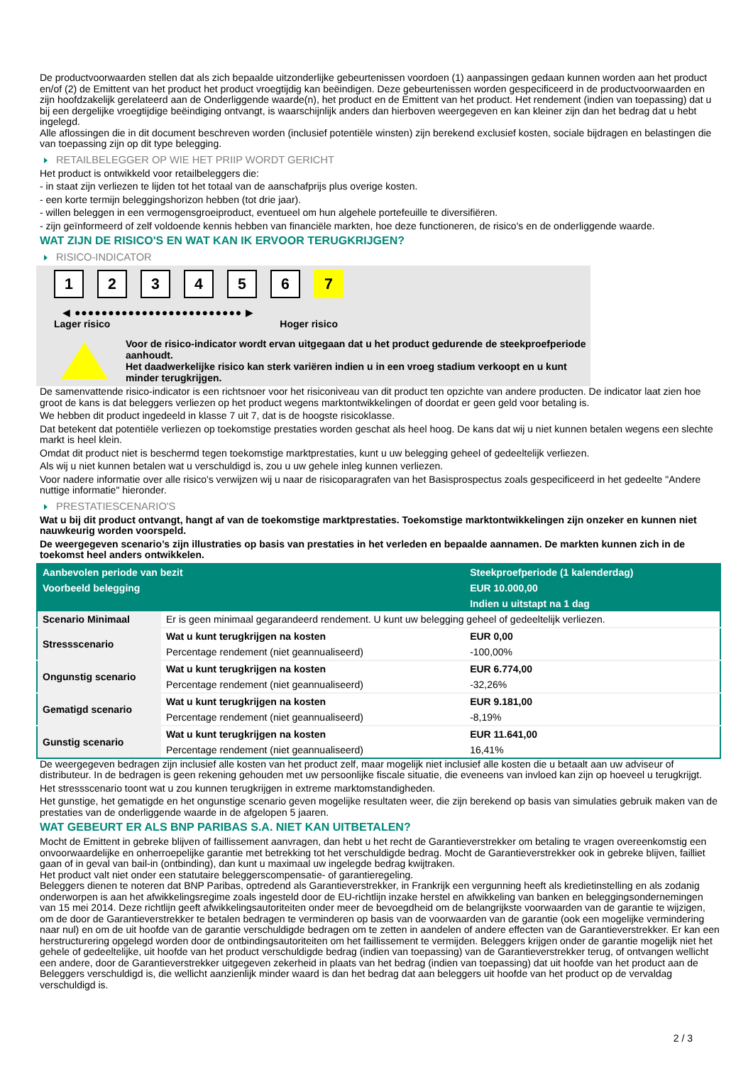De productvoorwaarden stellen dat als zich bepaalde uitzonderlijke gebeurtenissen voordoen (1) aanpassingen gedaan kunnen worden aan het product en/of (2) de Emittent van het product het product vroegtijdig kan beëindigen. Deze gebeurtenissen worden gespecificeerd in de productvoorwaarden en zijn hoofdzakelijk gerelateerd aan de Onderliggende waarde(n), het product en de Emittent van het product. Het rendement (indien van toepassing) dat u bij een dergelijke vroegtijdige beëindiging ontvangt, is waarschijnlijk anders dan hierboven weergegeven en kan kleiner zijn dan het bedrag dat u hebt ingelegd.
Alle aflossingen die in dit document beschreven worden (inclusief potentiële winsten) zijn berekend exclusief kosten, sociale bijdragen en belastingen die van toepassing zijn op dit type belegging.
RETAILBELEGGER OP WIE HET PRIIP WORDT GERICHT
Het product is ontwikkeld voor retailbeleggers die:
- in staat zijn verliezen te lijden tot het totaal van de aanschafprijs plus overige kosten.
- een korte termijn beleggingshorizon hebben (tot drie jaar).
- willen beleggen in een vermogensgroeiproduct, eventueel om hun algehele portefeuille te diversifiëren.
- zijn geïnformeerd of zelf voldoende kennis hebben van financiële markten, hoe deze functioneren, de risico's en de onderliggende waarde.
WAT ZIJN DE RISICO'S EN WAT KAN IK ERVOOR TERUGKRIJGEN?
RISICO-INDICATOR
123456 7
◀ ●●●●●●●●●●●●●●●●●●●●●●●●● ▶
Lager risico Hoger risico
Voor de risico-indicator wordt ervan uitgegaan dat u het product gedurende de steekproefperiode aanhoudt.
Het daadwerkelijke risico kan sterk variëren indien u in een vroeg stadium verkoopt en u kunt minder terugkrijgen.
De samenvattende risico-indicator is een richtsnoer voor het risiconiveau van dit product ten opzichte van andere producten. De indicator laat zien hoe groot de kans is dat beleggers verliezen op het product wegens marktontwikkelingen of doordat er geen geld voor betaling is.
We hebben dit product ingedeeld in klasse 7 uit 7, dat is de hoogste risicoklasse.
Dat betekent dat potentiële verliezen op toekomstige prestaties worden geschat als heel hoog. De kans dat wij u niet kunnen betalen wegens een slechte markt is heel klein.
Omdat dit product niet is beschermd tegen toekomstige marktprestaties, kunt u uw belegging geheel of gedeeltelijk verliezen.
Als wij u niet kunnen betalen wat u verschuldigd is, zou u uw gehele inleg kunnen verliezen.
Voor nadere informatie over alle risico's verwijzen wij u naar de risicoparagrafen van het Basisprospectus zoals gespecificeerd in het gedeelte "Andere nuttige informatie" hieronder.
PRESTATIESCENARIO'S
Wat u bij dit product ontvangt, hangt af van de toekomstige marktprestaties. Toekomstige marktontwikkelingen zijn onzeker en kunnen niet nauwkeurig worden voorspeld.
De weergegeven scenario’s zijn illustraties op basis van prestaties in het verleden en bepaalde aannamen. De markten kunnen zich in de toekomst heel anders ontwikkelen.
| Aanbevolen periode van bezit | | Steekproefperiode (1 kalenderdag) |
| --- | --- | --- |
| Voorbeeld belegging | | EUR 10.000,00 |
| | | Indien u uitstapt na 1 dag |
| Scenario Minimaal | Er is geen minimaal gegarandeerd rendement. U kunt uw belegging geheel of gedeeltelijk verliezen. | |
| Stressscenario | Wat u kunt terugkrijgen na kosten | EUR 0,00 |
| | Percentage rendement (niet geannualiseerd) | -100,00% |
| Ongunstig scenario | Wat u kunt terugkrijgen na kosten | EUR 6.774,00 |
| | Percentage rendement (niet geannualiseerd) | -32,26% |
| Gematigd scenario | Wat u kunt terugkrijgen na kosten | EUR 9.181,00 |
| | Percentage rendement (niet geannualiseerd) | -8,19% |
| Gunstig scenario | Wat u kunt terugkrijgen na kosten | EUR 11.641,00 |
| | Percentage rendement (niet geannualiseerd) | 16,41% |
De weergegeven bedragen zijn inclusief alle kosten van het product zelf, maar mogelijk niet inclusief alle kosten die u betaalt aan uw adviseur of distributeur. In de bedragen is geen rekening gehouden met uw persoonlijke fiscale situatie, die eveneens van invloed kan zijn op hoeveel u terugkrijgt.
Het stressscenario toont wat u zou kunnen terugkrijgen in extreme marktomstandigheden.
Het gunstige, het gematigde en het ongunstige scenario geven mogelijke resultaten weer, die zijn berekend op basis van simulaties gebruik maken van de prestaties van de onderliggende waarde in de afgelopen 5 jaaren.
WAT GEBEURT ER ALS BNP PARIBAS S.A. NIET KAN UITBETALEN?
Mocht de Emittent in gebreke blijven of faillissement aanvragen, dan hebt u het recht de Garantieverstrekker om betaling te vragen overeenkomstig een onvoorwaardelijke en onherroepelijke garantie met betrekking tot het verschuldigde bedrag. Mocht de Garantieverstrekker ook in gebreke blijven, failliet gaan of in geval van bail-in (ontbinding), dan kunt u maximaal uw ingelegde bedrag kwijtraken.
Het product valt niet onder een statutaire beleggerscompensatie- of garantieregeling.
Beleggers dienen te noteren dat BNP Paribas, optredend als Garantieverstrekker, in Frankrijk een vergunning heeft als kredietinstelling en als zodanig onderworpen is aan het afwikkelingsregime zoals ingesteld door de EU-richtlijn inzake herstel en afwikkeling van banken en beleggingsondernemingen van 15 mei 2014. Deze richtlijn geeft afwikkelingsautoriteiten onder meer de bevoegdheid om de belangrijkste voorwaarden van de garantie te wijzigen, om de door de Garantieverstrekker te betalen bedragen te verminderen op basis van de voorwaarden van de garantie (ook een mogelijke vermindering naar nul) en om de uit hoofde van de garantie verschuldigde bedragen om te zetten in aandelen of andere effecten van de Garantieverstrekker. Er kan een herstructurering opgelegd worden door de ontbindingsautoriteiten om het faillissement te vermijden. Beleggers krijgen onder de garantie mogelijk niet het gehele of gedeeltelijke, uit hoofde van het product verschuldigde bedrag (indien van toepassing) van de Garantieverstrekker terug, of ontvangen wellicht een andere, door de Garantieverstrekker uitgegeven zekerheid in plaats van het bedrag (indien van toepassing) dat uit hoofde van het product aan de Beleggers verschuldigd is, die wellicht aanzienlijk minder waard is dan het bedrag dat aan beleggers uit hoofde van het product op de vervaldag verschuldigd is.
2 / 3